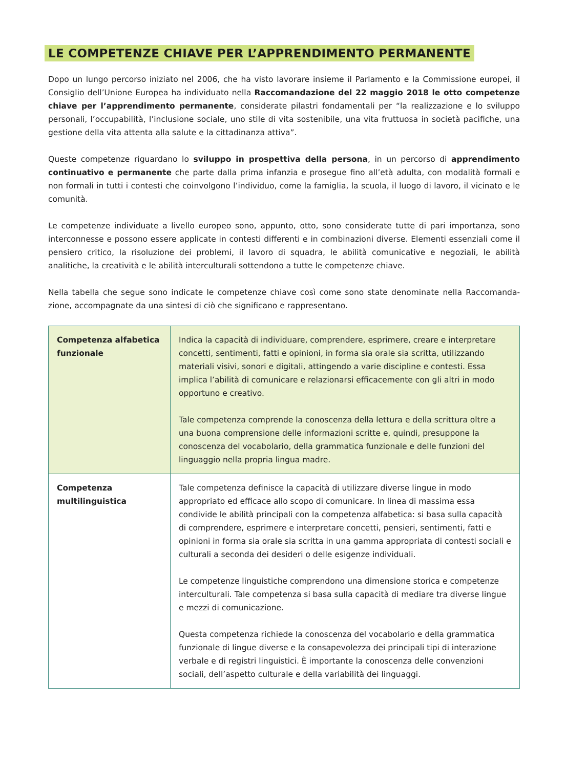LE COMPETENZE CHIAVE PER L’APPRENDIMENTO PERMANENTE
Dopo un lungo percorso iniziato nel 2006, che ha visto lavorare insieme il Parlamento e la Commissione europei, il Consiglio dell’Unione Europea ha individuato nella Raccomandazione del 22 maggio 2018 le otto competenze chiave per l’apprendimento permanente, considerate pilastri fondamentali per “la realizzazione e lo sviluppo personali, l’occupabilità, l’inclusione sociale, uno stile di vita sostenibile, una vita fruttuosa in società pacifiche, una gestione della vita attenta alla salute e la cittadinanza attiva”.
Queste competenze riguardano lo sviluppo in prospettiva della persona, in un percorso di apprendimento continuativo e permanente che parte dalla prima infanzia e prosegue fino all’età adulta, con modalità formali e non formali in tutti i contesti che coinvolgono l’individuo, come la famiglia, la scuola, il luogo di lavoro, il vicinato e le comunità.
Le competenze individuate a livello europeo sono, appunto, otto, sono considerate tutte di pari importanza, sono interconnesse e possono essere applicate in contesti differenti e in combinazioni diverse. Elementi essenziali come il pensiero critico, la risoluzione dei problemi, il lavoro di squadra, le abilità comunicative e negoziali, le abilità analitiche, la creatività e le abilità interculturali sottendono a tutte le competenze chiave.
Nella tabella che segue sono indicate le competenze chiave così come sono state denominate nella Raccomanda-zione, accompagnate da una sintesi di ciò che significano e rappresentano.
| Competenza alfabetica funzionale | Indica la capacità di individuare, comprendere, esprimere, creare e interpretare concetti, sentimenti, fatti e opinioni, in forma sia orale sia scritta, utilizzando materiali visivi, sonori e digitali, attingendo a varie discipline e contesti. Essa implica l’abilità di comunicare e relazionarsi efficacemente con gli altri in modo opportuno e creativo. Tale competenza comprende la conoscenza della lettura e della scrittura oltre a una buona comprensione delle informazioni scritte e, quindi, presuppone la conoscenza del vocabolario, della grammatica funzionale e delle funzioni del linguaggio nella propria lingua madre. |
| Competenza multilinguistica | Tale competenza definisce la capacità di utilizzare diverse lingue in modo appropriato ed efficace allo scopo di comunicare. In linea di massima essa condivide le abilità principali con la competenza alfabetica: si basa sulla capacità di comprendere, esprimere e interpretare concetti, pensieri, sentimenti, fatti e opinioni in forma sia orale sia scritta in una gamma appropriata di contesti sociali e culturali a seconda dei desideri o delle esigenze individuali. Le competenze linguistiche comprendono una dimensione storica e competenze interculturali. Tale competenza si basa sulla capacità di mediare tra diverse lingue e mezzi di comunicazione. Questa competenza richiede la conoscenza del vocabolario e della grammatica funzionale di lingue diverse e la consapevolezza dei principali tipi di interazione verbale e di registri linguistici. È importante la conoscenza delle convenzioni sociali, dell’aspetto culturale e della variabilità dei linguaggi. |